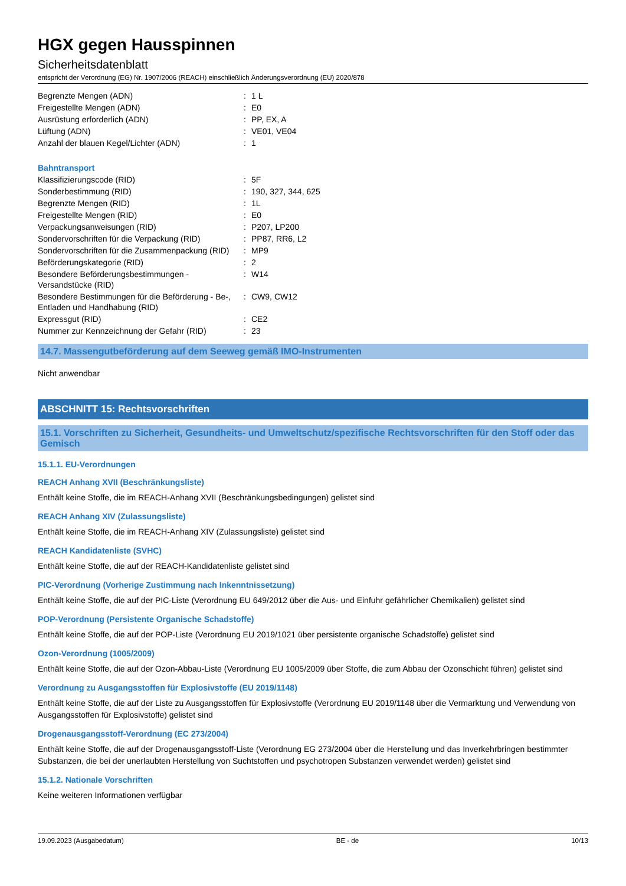HGX gegen Hausspinnen
Sicherheitsdatenblatt
entspricht der Verordnung (EG) Nr. 1907/2006 (REACH) einschließlich Änderungsverordnung (EU) 2020/878
| Begrenzte Mengen (ADN) | : | 1 L |
| Freigestellte Mengen (ADN) | : | E0 |
| Ausrüstung erforderlich (ADN) | : | PP, EX, A |
| Lüftung (ADN) | : | VE01, VE04 |
| Anzahl der blauen Kegel/Lichter (ADN) | : | 1 |
| Bahntransport | | |
| Klassifizierungscode (RID) | : | 5F |
| Sonderbestimmung (RID) | : | 190, 327, 344, 625 |
| Begrenzte Mengen (RID) | : | 1L |
| Freigestellte Mengen (RID) | : | E0 |
| Verpackungsanweisungen (RID) | : | P207, LP200 |
| Sondervorschriften für die Verpackung (RID) | : | PP87, RR6, L2 |
| Sondervorschriften für die Zusammenpackung (RID) | : | MP9 |
| Beförderungskategorie (RID) | : | 2 |
| Besondere Beförderungsbestimmungen - Versandstücke (RID) | : | W14 |
| Besondere Bestimmungen für die Beförderung - Be-, Entladen und Handhabung (RID) | : | CW9, CW12 |
| Expressgut (RID) | : | CE2 |
| Nummer zur Kennzeichnung der Gefahr (RID) | : | 23 |
14.7. Massengutbeförderung auf dem Seeweg gemäß IMO-Instrumenten
Nicht anwendbar
ABSCHNITT 15: Rechtsvorschriften
15.1. Vorschriften zu Sicherheit, Gesundheits- und Umweltschutz/spezifische Rechtsvorschriften für den Stoff oder das Gemisch
15.1.1. EU-Verordnungen
REACH Anhang XVII (Beschränkungsliste)
Enthält keine Stoffe, die im REACH-Anhang XVII (Beschränkungsbedingungen) gelistet sind
REACH Anhang XIV (Zulassungsliste)
Enthält keine Stoffe, die im REACH-Anhang XIV (Zulassungsliste) gelistet sind
REACH Kandidatenliste (SVHC)
Enthält keine Stoffe, die auf der REACH-Kandidatenliste gelistet sind
PIC-Verordnung (Vorherige Zustimmung nach Inkenntnissetzung)
Enthält keine Stoffe, die auf der PIC-Liste (Verordnung EU 649/2012 über die Aus- und Einfuhr gefährlicher Chemikalien) gelistet sind
POP-Verordnung (Persistente Organische Schadstoffe)
Enthält keine Stoffe, die auf der POP-Liste (Verordnung EU 2019/1021 über persistente organische Schadstoffe) gelistet sind
Ozon-Verordnung (1005/2009)
Enthält keine Stoffe, die auf der Ozon-Abbau-Liste (Verordnung EU 1005/2009 über Stoffe, die zum Abbau der Ozonschicht führen) gelistet sind
Verordnung zu Ausgangsstoffen für Explosivstoffe (EU 2019/1148)
Enthält keine Stoffe, die auf der Liste zu Ausgangsstoffen für Explosivstoffe (Verordnung EU 2019/1148 über die Vermarktung und Verwendung von Ausgangsstoffen für Explosivstoffe) gelistet sind
Drogenausgangsstoff-Verordnung (EC 273/2004)
Enthält keine Stoffe, die auf der Drogenausgangsstoff-Liste (Verordnung EG 273/2004 über die Herstellung und das Inverkehrbringen bestimmter Substanzen, die bei der unerlaubten Herstellung von Suchtstoffen und psychotropen Substanzen verwendet werden) gelistet sind
15.1.2. Nationale Vorschriften
Keine weiteren Informationen verfügbar
19.09.2023 (Ausgabedatum) BE - de 10/13